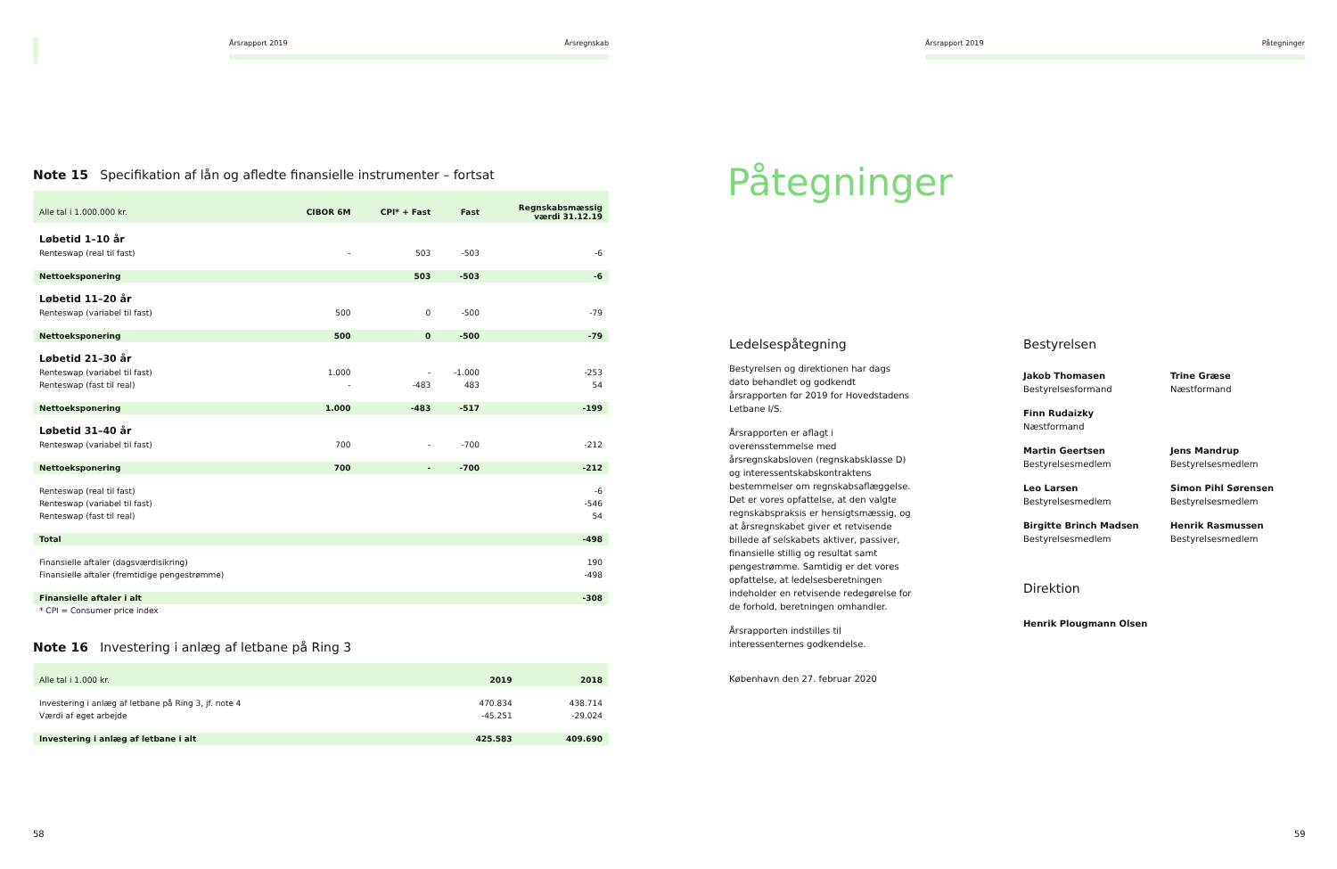Årsrapport 2019 Årsregnskab
Note 15 Specifikation af lån og afledte finansielle instrumenter – fortsat
| Alle tal i 1.000.000 kr. | CIBOR 6M | CPI* + Fast | Fast | Regnskabsmæssig værdi 31.12.19 |
| --- | --- | --- | --- | --- |
| Løbetid 1–10 år | | | | |
| Renteswap (real til fast) | - | 503 | -503 | -6 |
| Nettoeksponering | | 503 | -503 | -6 |
| Løbetid 11–20 år | | | | |
| Renteswap (variabel til fast) | 500 | 0 | -500 | -79 |
| Nettoeksponering | 500 | 0 | -500 | -79 |
| Løbetid 21–30 år | | | | |
| Renteswap (variabel til fast) | 1.000 | - | -1.000 | -253 |
| Renteswap (fast til real) | - | -483 | 483 | 54 |
| Nettoeksponering | 1.000 | -483 | -517 | -199 |
| Løbetid 31–40 år | | | | |
| Renteswap (variabel til fast) | 700 | - | -700 | -212 |
| Nettoeksponering | 700 | - | -700 | -212 |
| Renteswap (real til fast) | | | | -6 |
| Renteswap (variabel til fast) | | | | -546 |
| Renteswap (fast til real) | | | | 54 |
| Total | | | | -498 |
| Finansielle aftaler (dagsværdisikring) | | | | 190 |
| Finansielle aftaler (fremtidige pengestrømme) | | | | -498 |
| Finansielle aftaler i alt | | | | -308 |
| * CPI = Consumer price index | | | | |
Note 16 Investering i anlæg af letbane på Ring 3
| Alle tal i 1.000 kr. | 2019 | 2018 |
| --- | --- | --- |
| Investering i anlæg af letbane på Ring 3, jf. note 4 | 470.834 | 438.714 |
| Værdi af eget arbejde | -45.251 | -29.024 |
| Investering i anlæg af letbane i alt | 425.583 | 409.690 |
58
Årsrapport 2019 Påtegninger
Påtegninger
Ledelsespåtegning
Bestyrelsen og direktionen har dags dato behandlet og godkendt årsrapporten for 2019 for Hovedstadens Letbane I/S.
Årsrapporten er aflagt i overensstemmelse med årsregnskabsloven (regnskabsklasse D) og interessentskabskontraktens bestemmelser om regnskabsaflæggelse. Det er vores opfattelse, at den valgte regnskabspraksis er hensigtsmæssig, og at årsregnskabet giver et retvisende billede af selskabets aktiver, passiver, finansielle stillig og resultat samt pengestrømme. Samtidig er det vores opfattelse, at ledelsesberetningen indeholder en retvisende redegørelse for de forhold, beretningen omhandler.
Årsrapporten indstilles til interessenternes godkendelse.
København den 27. februar 2020
Bestyrelsen
Jakob Thomasen
Bestyrelsesformand
Trine Græse
Næstformand
Finn Rudaizky
Næstformand
Martin Geertsen
Bestyrelsesmedlem
Jens Mandrup
Bestyrelsesmedlem
Leo Larsen
Bestyrelsesmedlem
Simon Pihl Sørensen
Bestyrelsesmedlem
Birgitte Brinch Madsen
Bestyrelsesmedlem
Henrik Rasmussen
Bestyrelsesmedlem
Direktion
Henrik Plougmann Olsen
59